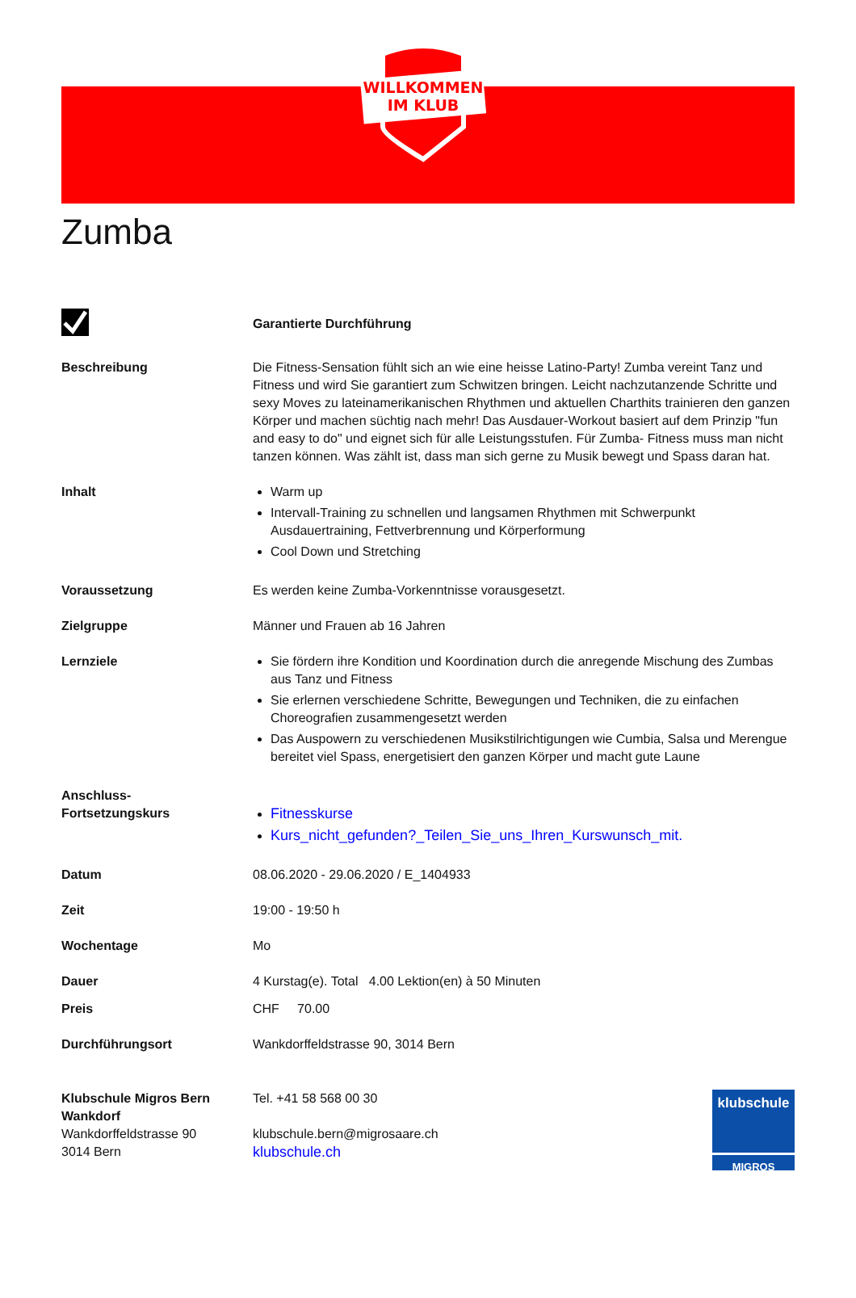WILLKOMMEN
IM KLUB
Zumba
Garantierte Durchführung
Beschreibung Die Fitness-Sensation fühlt sich an wie eine heisse Latino-Party! Zumba vereint Tanz und Fitness und wird Sie garantiert zum Schwitzen bringen. Leicht nachzutanzende Schritte und sexy Moves zu lateinamerikanischen Rhythmen und aktuellen Charthits trainieren den ganzen Körper und machen süchtig nach mehr! Das Ausdauer-Workout basiert auf dem Prinzip "fun and easy to do" und eignet sich für alle Leistungsstufen. Für Zumba- Fitness muss man nicht tanzen können. Was zählt ist, dass man sich gerne zu Musik bewegt und Spass daran hat.
Inhalt Warm up
Intervall-Training zu schnellen und langsamen Rhythmen mit Schwerpunkt Ausdauertraining, Fettverbrennung und Körperformung
Cool Down und Stretching
Voraussetzung Es werden keine Zumba-Vorkenntnisse vorausgesetzt.
Zielgruppe Männer und Frauen ab 16 Jahren
Lernziele Sie fördern ihre Kondition und Koordination durch die anregende Mischung des Zumbas aus Tanz und Fitness
Sie erlernen verschiedene Schritte, Bewegungen und Techniken, die zu einfachen Choreografien zusammengesetzt werden
Das Auspowern zu verschiedenen Musikstilrichtigungen wie Cumbia, Salsa und Merengue bereitet viel Spass, energetisiert den ganzen Körper und macht gute Laune
Anschluss-
Fortsetzungskurs
Fitnesskurse
Kurs_nicht_gefunden?_Teilen_Sie_uns_Ihren_Kurswunsch_mit.
Datum 08.06.2020 - 29.06.2020 / E_1404933
Zeit 19:00 - 19:50 h
Wochentage Mo
Dauer 4 Kurstag(e). Total 4.00 Lektion(en) à 50 Minuten
Preis CHF 70.00
Durchführungsort Wankdorffeldstrasse 90, 3014 Bern
Klubschule Migros Bern Wankdorf
Wankdorffeldstrasse 90
3014 Bern
Tel. +41 58 568 00 30
klubschule.bern@migrosaare.ch
klubschule.ch
klubschule
MIGROS